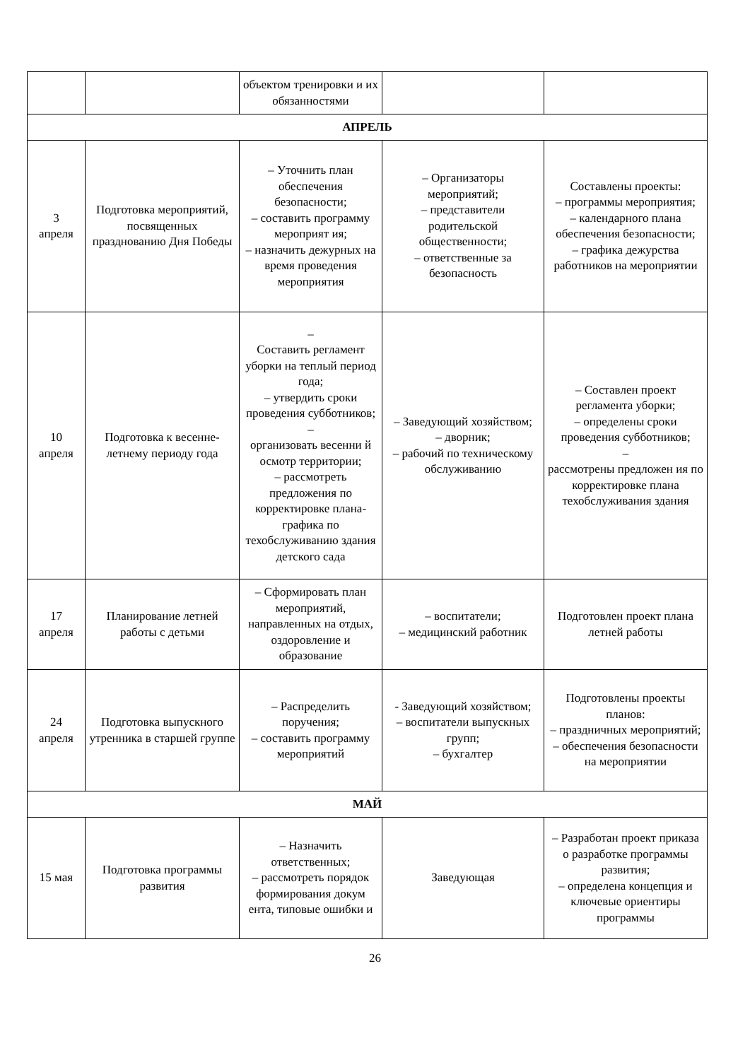| | | объектом тренировки и их обязанностями | | |
| АПРЕЛЬ | | | | |
| 3 апреля | Подготовка мероприятий, посвященных празднованию Дня Победы | – Уточнить план обеспечения безопасности; – составить программу мероприят ия; – назначить дежурных на время проведения мероприятия | – Организаторы мероприятий; – представители родительской общественности; – ответственные за безопасность | Составлены проекты: – программы мероприятия; – календарного плана обеспечения безопасности; – графика дежурства работников на мероприятии |
| 10 апреля | Подготовка к весенне-летнему периоду года | – Составить регламент уборки на теплый период года; – утвердить сроки проведения субботников; – организовать весенни й осмотр территории; – рассмотреть предложения по корректировке плана-графика по техобслуживанию здания детского сада | – Заведующий хозяйством; – дворник; – рабочий по техническому обслуживанию | – Составлен проект регламента уборки; – определены сроки проведения субботников; – рассмотрены предложен ия по корректировке плана техобслуживания здания |
| 17 апреля | Планирование летней работы с детьми | – Сформировать план мероприятий, направленных на отдых, оздоровление и образование | – воспитатели; – медицинский работник | Подготовлен проект плана летней работы |
| 24 апреля | Подготовка выпускного утренника в старшей группе | – Распределить поручения; – составить программу мероприятий | - Заведующий хозяйством; – воспитатели выпускных групп; – бухгалтер | Подготовлены проекты планов: – праздничных мероприятий; – обеспечения безопасности на мероприятии |
| МАЙ | | | | |
| 15 мая | Подготовка программы развития | – Назначить ответственных; – рассмотреть порядок формирования докум ента, типовые ошибки и | Заведующая | – Разработан проект приказа о разработке программы развития; – определена концепция и ключевые ориентиры программы |
26